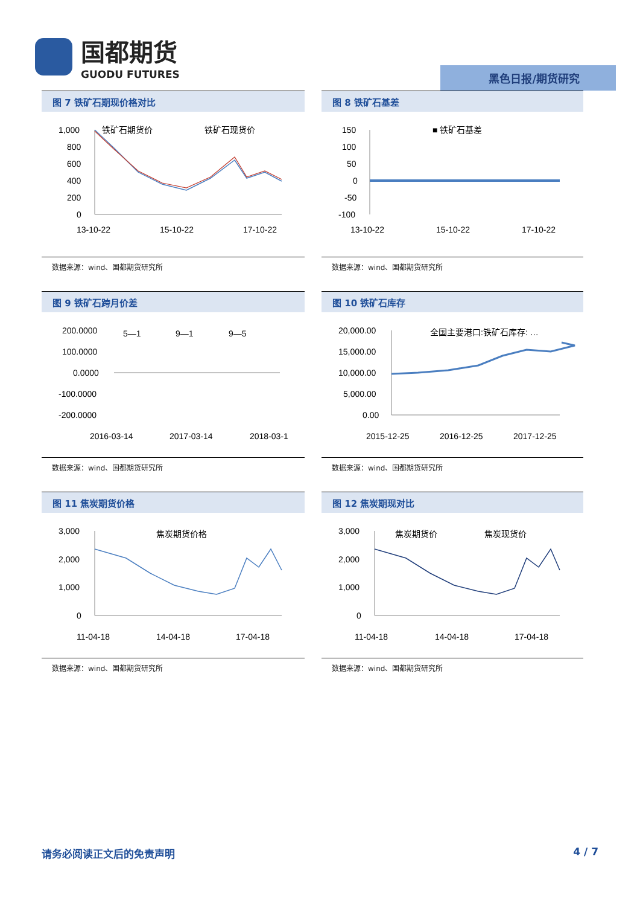国都期货
GUODU FUTURES
黑色日报/期货研究
图 7 铁矿石期现价格对比
1,000
800
600
400
200
0
铁矿石期货价
铁矿石现货价
13-10-22
15-10-22
17-10-22
数据来源：wind、国都期货研究所
图 8 铁矿石基差
150
100
50
0
-50
-100
■ 铁矿石基差
13-10-22
15-10-22
17-10-22
数据来源：wind、国都期货研究所
图 9 铁矿石跨月价差
200.0000
100.0000
0.0000
-100.0000
-200.0000
5—1
9—1
9—5
2016-03-14
2017-03-14
2018-03-1
数据来源：wind、国都期货研究所
图 10 铁矿石库存
20,000.00
15,000.00
10,000.00
5,000.00
0.00
全国主要港口:铁矿石库存: …
2015-12-25
2016-12-25
2017-12-25
数据来源：wind、国都期货研究所
图 11 焦炭期货价格
3,000
2,000
1,000
0
焦炭期货价格
11-04-18
14-04-18
17-04-18
数据来源：wind、国都期货研究所
图 12 焦炭期现对比
3,000
2,000
1,000
0
焦炭期货价
焦炭现货价
11-04-18
14-04-18
17-04-18
数据来源：wind、国都期货研究所
请务必阅读正文后的免责声明 4 / 7